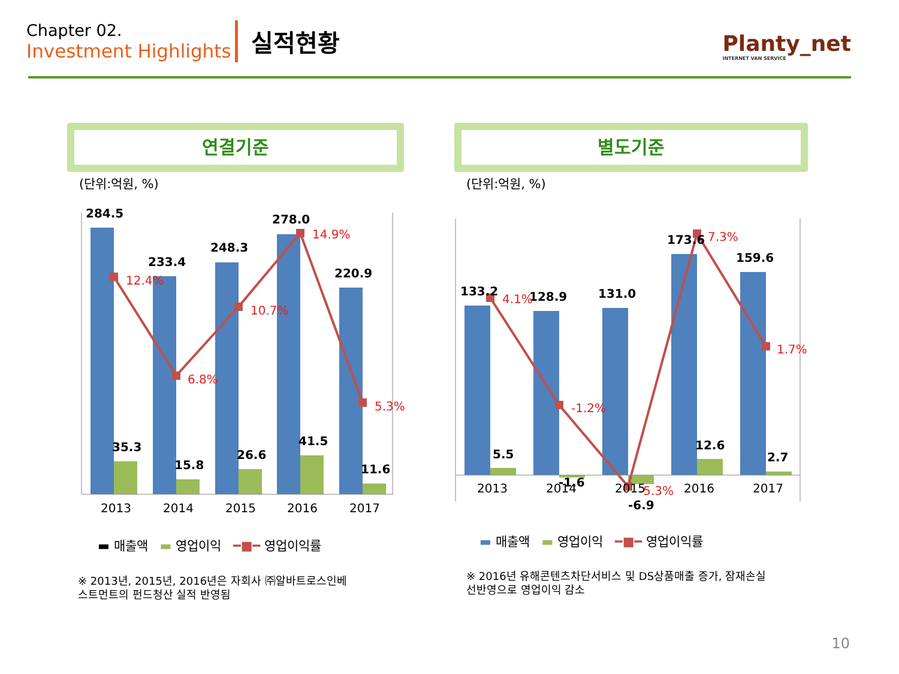Chapter 02.
Investment Highlights
실적현황
Planty_net
INTERNET VAN SERVICE
연결기준 별도기준
(단위:억원, %) (단위:억원, %)
284.5
233.4
248.3
278.0
220.9
35.3
15.8
26.6
41.5
11.6
133.2
128.9
131.0
173.6
159.6
5.5
-1.6
-6.9
12.6
2.7
12.4%
6.8%
10.7%
14.9%
5.3%
4.1%
-1.2%
-5.3%
7.3%
1.7%
2013
2014
2015
2016
2017
2013
2014
2015
2016
2017
▬ 매출액 ▬ 영업이익 ━■━ 영업이익률
▬ 매출액 ▬ 영업이익 ━■━ 영업이익률
※ 2013년, 2015년, 2016년은 자회사 ㈜알바트로스인베
스트먼트의 펀드청산 실적 반영됨
※ 2016년 유해콘텐츠차단서비스 및 DS상품매출 증가, 잠재손실
선반영으로 영업이익 감소
10